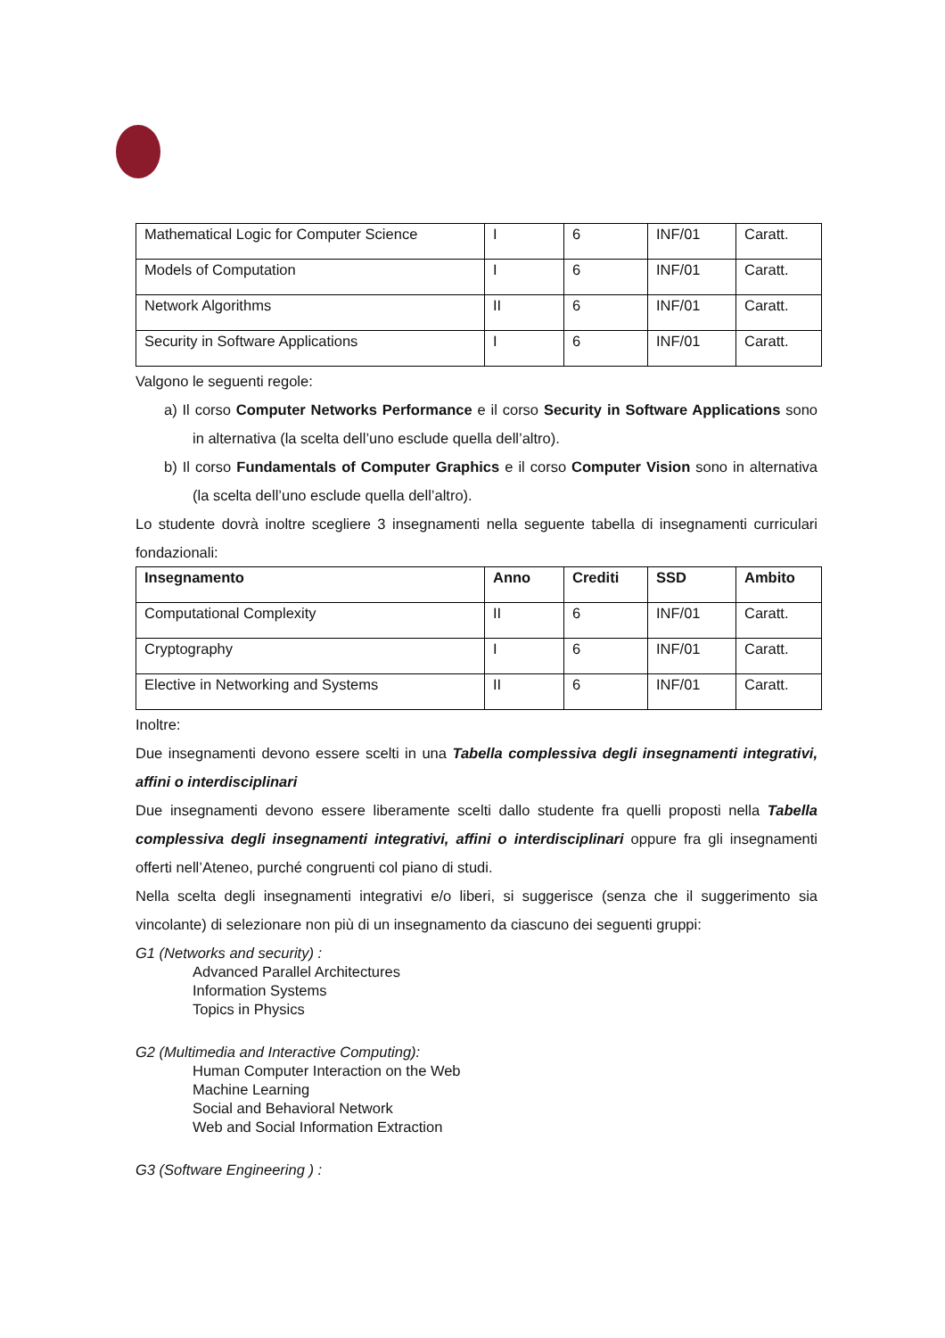| Mathematical Logic for Computer Science | I | 6 | INF/01 | Caratt. |
| Models of Computation | I | 6 | INF/01 | Caratt. |
| Network Algorithms | II | 6 | INF/01 | Caratt. |
| Security in Software Applications | I | 6 | INF/01 | Caratt. |
Valgono le seguenti regole:
a) Il corso Computer Networks Performance e il corso Security in Software Applications sono in alternativa (la scelta dell’uno esclude quella dell’altro).
b) Il corso Fundamentals of Computer Graphics e il corso Computer Vision sono in alternativa (la scelta dell’uno esclude quella dell’altro).
Lo studente dovrà inoltre scegliere 3 insegnamenti nella seguente tabella di insegnamenti curriculari fondazionali:
| Insegnamento | Anno | Crediti | SSD | Ambito |
| --- | --- | --- | --- | --- |
| Computational Complexity | II | 6 | INF/01 | Caratt. |
| Cryptography | I | 6 | INF/01 | Caratt. |
| Elective in Networking and Systems | II | 6 | INF/01 | Caratt. |
Inoltre:
Due insegnamenti devono essere scelti in una Tabella complessiva degli insegnamenti integrativi, affini o interdisciplinari
Due insegnamenti devono essere liberamente scelti dallo studente fra quelli proposti nella Tabella complessiva degli insegnamenti integrativi, affini o interdisciplinari oppure fra gli insegnamenti offerti nell’Ateneo, purché congruenti col piano di studi.
Nella scelta degli insegnamenti integrativi e/o liberi, si suggerisce (senza che il suggerimento sia vincolante) di selezionare non più di un insegnamento da ciascuno dei seguenti gruppi:
G1 (Networks and security) :
Advanced Parallel Architectures
Information Systems
Topics in Physics
G2 (Multimedia and Interactive Computing):
Human Computer Interaction on the Web
Machine Learning
Social and Behavioral Network
Web and Social Information Extraction
G3 (Software Engineering ) :